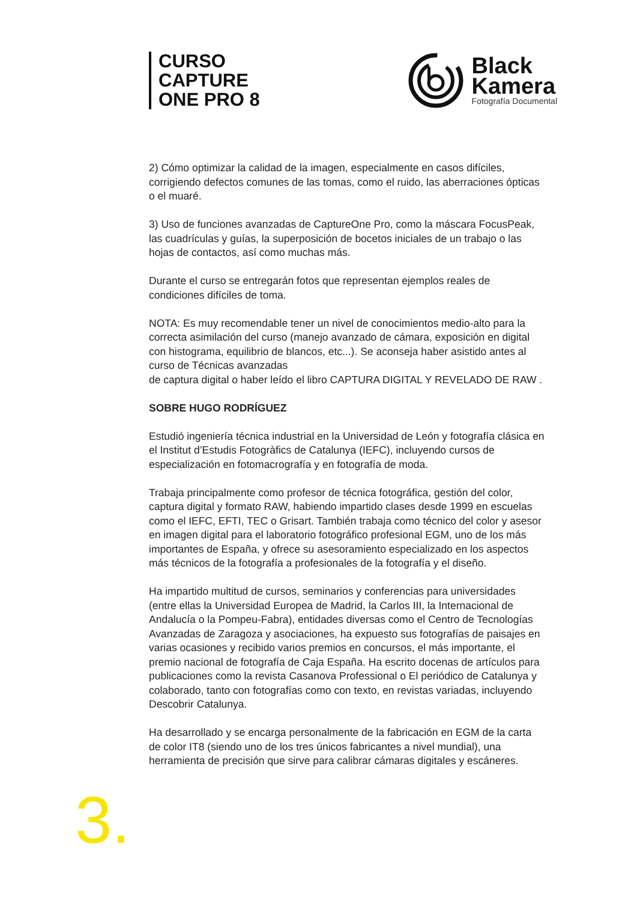CURSO
CAPTURE
ONE PRO 8
Black
Kamera
Fotografía Documental
2) Cómo optimizar la calidad de la imagen, especialmente en casos difíciles, corrigiendo defectos comunes de las tomas, como el ruido, las aberraciones ópticas o el muaré.
3) Uso de funciones avanzadas de CaptureOne Pro, como la máscara FocusPeak, las cuadrículas y guías, la superposición de bocetos iniciales de un trabajo o las hojas de contactos, así como muchas más.
Durante el curso se entregarán fotos que representan ejemplos reales de condiciones difíciles de toma.
NOTA: Es muy recomendable tener un nivel de conocimientos medio-alto para la correcta asimilación del curso (manejo avanzado de cámara, exposición en digital con histograma, equilibrio de blancos, etc...). Se aconseja haber asistido antes al curso de Técnicas avanzadas
de captura digital o haber leído el libro CAPTURA DIGITAL Y REVELADO DE RAW .
SOBRE HUGO RODRÍGUEZ
Estudió ingeniería técnica industrial en la Universidad de León y fotografía clásica en el Institut d’Estudis Fotogràfics de Catalunya (IEFC), incluyendo cursos de especialización en fotomacrografía y en fotografía de moda.
Trabaja principalmente como profesor de técnica fotográfica, gestión del color, captura digital y formato RAW, habiendo impartido clases desde 1999 en escuelas como el IEFC, EFTI, TEC o Grisart. También trabaja como técnico del color y asesor en imagen digital para el laboratorio fotográfico profesional EGM, uno de los más importantes de España, y ofrece su asesoramiento especializado en los aspectos más técnicos de la fotografía a profesionales de la fotografía y el diseño.
Ha impartido multitud de cursos, seminarios y conferencias para universidades (entre ellas la Universidad Europea de Madrid, la Carlos III, la Internacional de Andalucía o la Pompeu-Fabra), entidades diversas como el Centro de Tecnologías Avanzadas de Zaragoza y asociaciones, ha expuesto sus fotografías de paisajes en varias ocasiones y recibido varios premios en concursos, el más importante, el premio nacional de fotografía de Caja España. Ha escrito docenas de artículos para publicaciones como la revista Casanova Professional o El periódico de Catalunya y colaborado, tanto con fotografías como con texto, en revistas variadas, incluyendo Descobrir Catalunya.
Ha desarrollado y se encarga personalmente de la fabricación en EGM de la carta de color IT8 (siendo uno de los tres únicos fabricantes a nivel mundial), una herramienta de precisión que sirve para calibrar cámaras digitales y escáneres.
3.